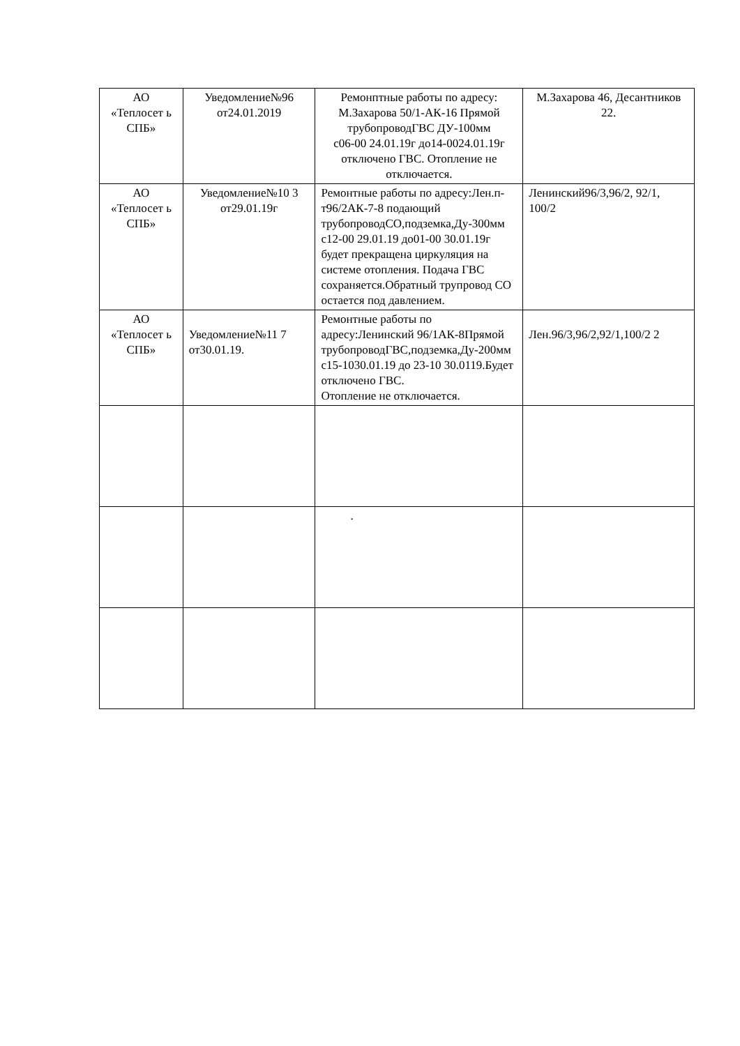| АО «Теплосет ь СПБ» | Уведомление№96 от24.01.2019 | Ремонптные работы по адресу: М.Захарова 50/1-АК-16 Прямой трубопроводГВС ДУ-100мм с06-00 24.01.19г до14-0024.01.19г отключено ГВС. Отопление не отключается. | М.Захарова 46, Десантников 22. |
| АО «Теплосет ь СПБ» | Уведомление№10 3 от29.01.19г | Ремонтные работы по адресу:Лен.п-т96/2АК-7-8 подающий трубопроводСО,подземка,Ду-300мм с12-00 29.01.19 до01-00 30.01.19г будет прекращена циркуляция на системе отопления. Подача ГВС сохраняется.Обратный трупровод СО остается под давлением. | Ленинский96/3,96/2, 92/1, 100/2 |
| АО «Теплосет ь СПБ» | Уведомление№11 7 от30.01.19. | Ремонтные работы по адресу:Ленинский 96/1АК-8Прямой трубопроводГВС,подземка,Ду-200мм с15-1030.01.19 до 23-10 30.0119.Будет отключено ГВС. Отопление не отключается. | Лен.96/3,96/2,92/1,100/2 2 |
| | | . | |